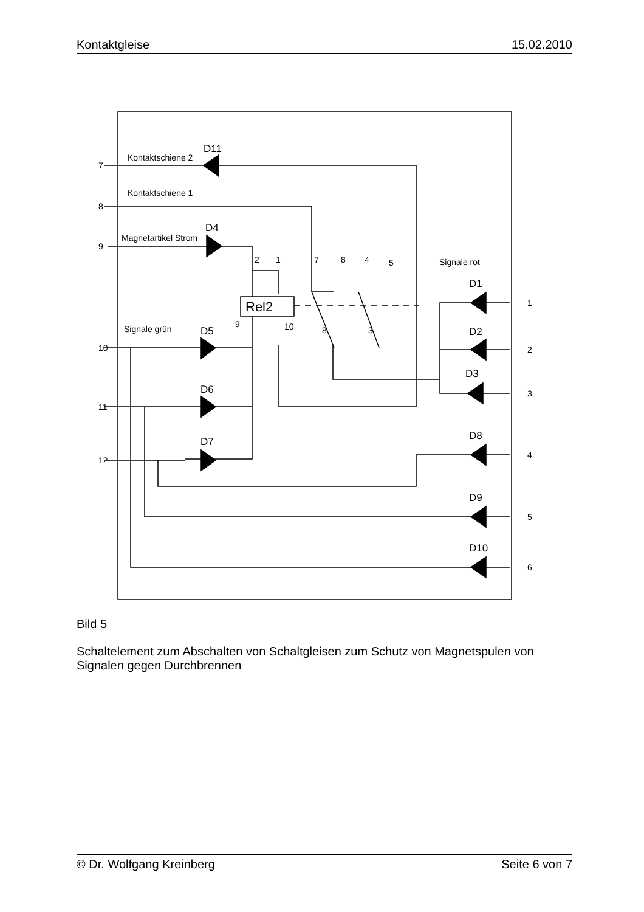Kontaktgleise 15.02.2010
Kontaktschiene 2
Kontaktschiene 1
Magnetartikel Strom
Signale grün
Signale rot
D11
D4
D5
D6
D7
D1
D2
D3
D8
D9
D10
Rel2
7
8
9
10
11
12
1
2
3
4
5
6
2
1
7
8
4
5
9
10
8
3
Bild 5
Schaltelement zum Abschalten von Schaltgleisen zum Schutz von Magnetspulen von Signalen gegen Durchbrennen
© Dr. Wolfgang Kreinberg Seite 6 von 7